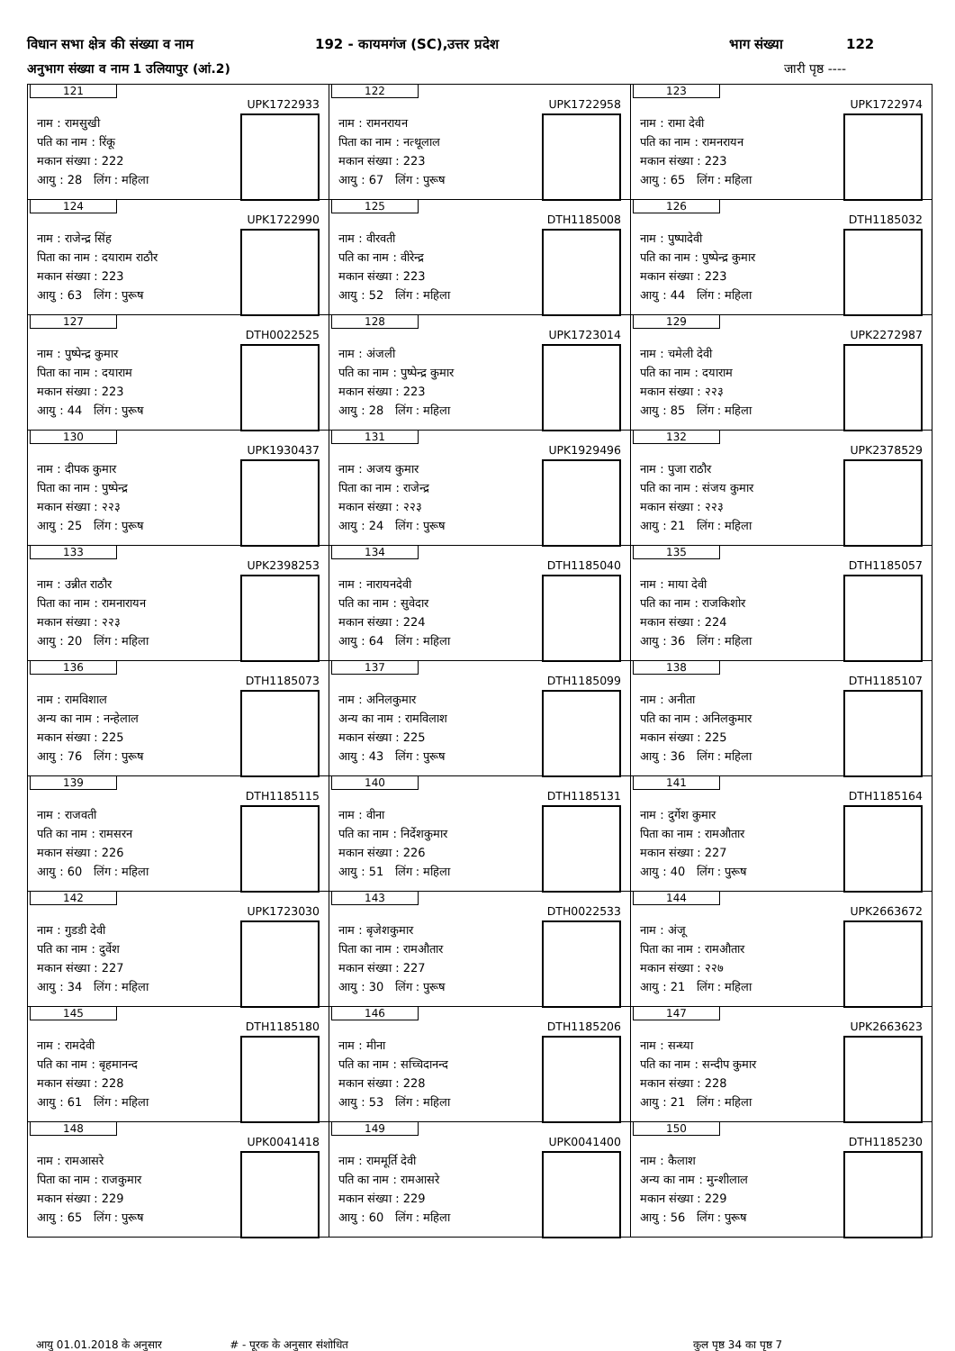विधान सभा क्षेत्र की संख्या व नाम 192 - कायमगंज (SC),उत्तर प्रदेश भाग संख्या 122
अनुभाग संख्या व नाम 1 उलियापुर (आं.2) जारी पृष्ठ ----
| 121 UPK1722933 नाम : रामसुखी पति का नाम : रिंकू मकान संख्या : 222 आयु : 28 लिंग : महिला | 122 UPK1722958 नाम : रामनरायन पिता का नाम : नत्थूलाल मकान संख्या : 223 आयु : 67 लिंग : पुरूष | 123 UPK1722974 नाम : रामा देवी पति का नाम : रामनरायन मकान संख्या : 223 आयु : 65 लिंग : महिला |
| 124 UPK1722990 नाम : राजेन्द्र सिंह पिता का नाम : दयाराम राठौर मकान संख्या : 223 आयु : 63 लिंग : पुरूष | 125 DTH1185008 नाम : वीरवती पति का नाम : वीरेन्द्र मकान संख्या : 223 आयु : 52 लिंग : महिला | 126 DTH1185032 नाम : पुष्पादेवी पति का नाम : पुष्पेन्द्र कुमार मकान संख्या : 223 आयु : 44 लिंग : महिला |
| 127 DTH0022525 नाम : पुष्पेन्द्र कुमार पिता का नाम : दयाराम मकान संख्या : 223 आयु : 44 लिंग : पुरूष | 128 UPK1723014 नाम : अंजली पति का नाम : पुष्पेन्द्र कुमार मकान संख्या : 223 आयु : 28 लिंग : महिला | 129 UPK2272987 नाम : चमेली देवी पति का नाम : दयाराम मकान संख्या : २२३ आयु : 85 लिंग : महिला |
| 130 UPK1930437 नाम : दीपक कुमार पिता का नाम : पुष्पेन्द्र मकान संख्या : २२३ आयु : 25 लिंग : पुरूष | 131 UPK1929496 नाम : अजय कुमार पिता का नाम : राजेन्द्र मकान संख्या : २२३ आयु : 24 लिंग : पुरूष | 132 UPK2378529 नाम : पुजा राठौर पति का नाम : संजय कुमार मकान संख्या : २२३ आयु : 21 लिंग : महिला |
| 133 UPK2398253 नाम : उन्नीत राठौर पिता का नाम : रामनारायन मकान संख्या : २२३ आयु : 20 लिंग : महिला | 134 DTH1185040 नाम : नारायनदेवी पति का नाम : सुवेदार मकान संख्या : 224 आयु : 64 लिंग : महिला | 135 DTH1185057 नाम : माया देवी पति का नाम : राजकिशोर मकान संख्या : 224 आयु : 36 लिंग : महिला |
| 136 DTH1185073 नाम : रामविशाल अन्य का नाम : नन्हेलाल मकान संख्या : 225 आयु : 76 लिंग : पुरूष | 137 DTH1185099 नाम : अनिलकुमार अन्य का नाम : रामविलाश मकान संख्या : 225 आयु : 43 लिंग : पुरूष | 138 DTH1185107 नाम : अनीता पति का नाम : अनिलकुमार मकान संख्या : 225 आयु : 36 लिंग : महिला |
| 139 DTH1185115 नाम : राजवती पति का नाम : रामसरन मकान संख्या : 226 आयु : 60 लिंग : महिला | 140 DTH1185131 नाम : वीना पति का नाम : निर्देशकुमार मकान संख्या : 226 आयु : 51 लिंग : महिला | 141 DTH1185164 नाम : दुर्गेश कुमार पिता का नाम : रामऔतार मकान संख्या : 227 आयु : 40 लिंग : पुरूष |
| 142 UPK1723030 नाम : गुडडी देवी पति का नाम : दुर्वेश मकान संख्या : 227 आयु : 34 लिंग : महिला | 143 DTH0022533 नाम : बृजेशकुमार पिता का नाम : रामऔतार मकान संख्या : 227 आयु : 30 लिंग : पुरूष | 144 UPK2663672 नाम : अंजू पिता का नाम : रामऔतार मकान संख्या : २२७ आयु : 21 लिंग : महिला |
| 145 DTH1185180 नाम : रामदेवी पति का नाम : बृहमानन्द मकान संख्या : 228 आयु : 61 लिंग : महिला | 146 DTH1185206 नाम : मीना पति का नाम : सच्चिदानन्द मकान संख्या : 228 आयु : 53 लिंग : महिला | 147 UPK2663623 नाम : सन्ध्या पति का नाम : सन्दीप कुमार मकान संख्या : 228 आयु : 21 लिंग : महिला |
| 148 UPK0041418 नाम : रामआसरे पिता का नाम : राजकुमार मकान संख्या : 229 आयु : 65 लिंग : पुरूष | 149 UPK0041400 नाम : राममूर्ति देवी पति का नाम : रामआसरे मकान संख्या : 229 आयु : 60 लिंग : महिला | 150 DTH1185230 नाम : कैलाश अन्य का नाम : मुन्शीलाल मकान संख्या : 229 आयु : 56 लिंग : पुरूष |
आयु 01.01.2018 के अनुसार # - पूरक के अनुसार संशोधित कुल पृष्ठ 34 का पृष्ठ 7